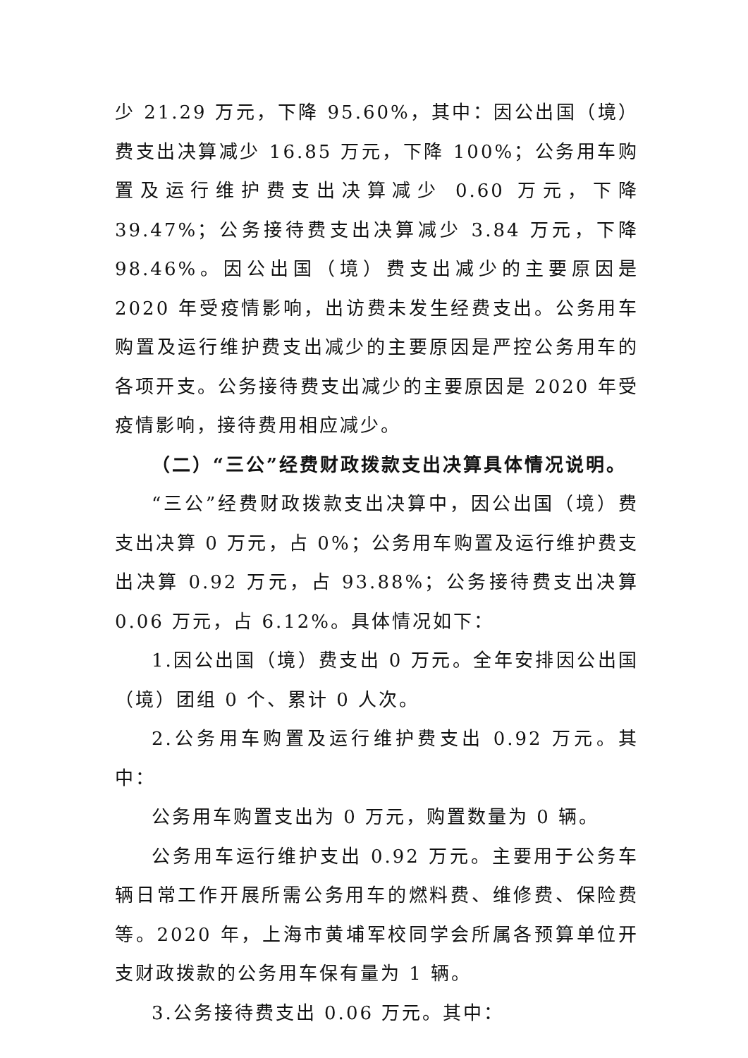少 21.29 万元，下降 95.60%，其中：因公出国（境）费支出决算减少 16.85 万元，下降 100%；公务用车购置及运行维护费支出决算减少 0.60 万元，下降 39.47%；公务接待费支出决算减少 3.84 万元，下降 98.46%。因公出国（境）费支出减少的主要原因是 2020 年受疫情影响，出访费未发生经费支出。公务用车购置及运行维护费支出减少的主要原因是严控公务用车的各项开支。公务接待费支出减少的主要原因是 2020 年受疫情影响，接待费用相应减少。
（二）“三公”经费财政拨款支出决算具体情况说明。
“三公”经费财政拨款支出决算中，因公出国（境）费支出决算 0 万元，占 0%；公务用车购置及运行维护费支出决算 0.92 万元，占 93.88%；公务接待费支出决算 0.06 万元，占 6.12%。具体情况如下：
1.因公出国（境）费支出 0 万元。全年安排因公出国（境）团组 0 个、累计 0 人次。
2.公务用车购置及运行维护费支出 0.92 万元。其中：
公务用车购置支出为 0 万元，购置数量为 0 辆。
公务用车运行维护支出 0.92 万元。主要用于公务车辆日常工作开展所需公务用车的燃料费、维修费、保险费等。2020 年，上海市黄埔军校同学会所属各预算单位开支财政拨款的公务用车保有量为 1 辆。
3.公务接待费支出 0.06 万元。其中：